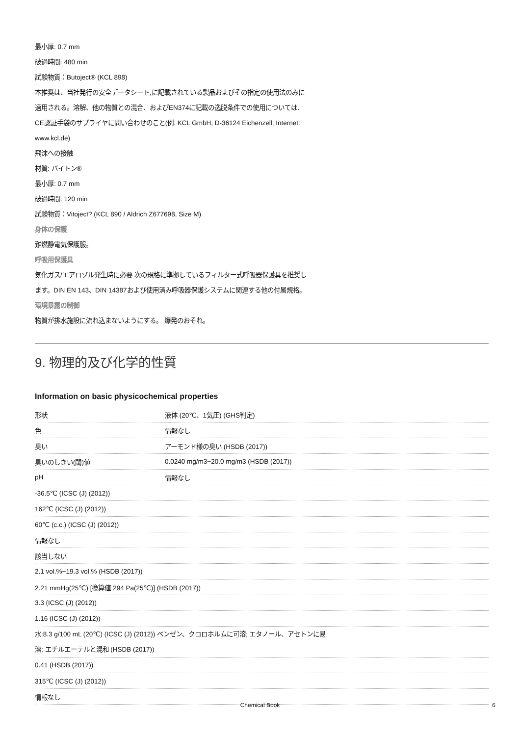最小厚: 0.7 mm
破過時間: 480 min
試験物質：Butoject® (KCL 898)
本推奨は、当社発行の安全データシート,に記載されている製品およびその指定の使用法のみに
適用される。溶解、他の物質との混合、およびEN374に記載の逸脱条件での使用については、
CE認証手袋のサプライヤに問い合わせのこと(例. KCL GmbH, D-36124 Eichenzell, Internet:
www.kcl.de)
飛沫への接触
材質: バイトン®
最小厚: 0.7 mm
破過時間: 120 min
試験物質：Vitoject? (KCL 890 / Aldrich Z677698, Size M)
身体の保護
難燃静電気保護服。
呼吸用保護具
気化ガス/エアロゾル発生時に必要 次の規格に準拠しているフィルター式呼吸器保護具を推奨し
ます。DIN EN 143、DIN 14387および使用済み呼吸器保護システムに関連する他の付属規格。
環境暴露の制御
物質が排水施設に流れ込まないようにする。 爆発のおそれ。
9. 物理的及び化学的性質
Information on basic physicochemical properties
| 形状 | 液体 (20℃、1気圧) (GHS判定) |
| 色 | 情報なし |
| 臭い | アーモンド様の臭い (HSDB (2017)) |
| 臭いのしきい(閾)値 | 0.0240 mg/m3~20.0 mg/m3 (HSDB (2017)) |
| pH | 情報なし |
| -36.5℃ (ICSC (J) (2012)) | |
| 162℃ (ICSC (J) (2012)) | |
| 60℃ (c.c.) (ICSC (J) (2012)) | |
| 情報なし | |
| 該当しない | |
| 2.1 vol.%~19.3 vol.% (HSDB (2017)) | |
| 2.21 mmHg(25℃) [換算値 294 Pa(25℃)] (HSDB (2017)) | |
| 3.3 (ICSC (J) (2012)) | |
| 1.16 (ICSC (J) (2012)) | |
| 水:8.3 g/100 mL (20℃) (ICSC (J) (2012)) ベンゼン、クロロホルムに可溶; エタノール、アセトンに易 溶; エチルエーテルと混和 (HSDB (2017)) | |
| 0.41 (HSDB (2017)) | |
| 315℃ (ICSC (J) (2012)) | |
| 情報なし | |
Chemical Book 6